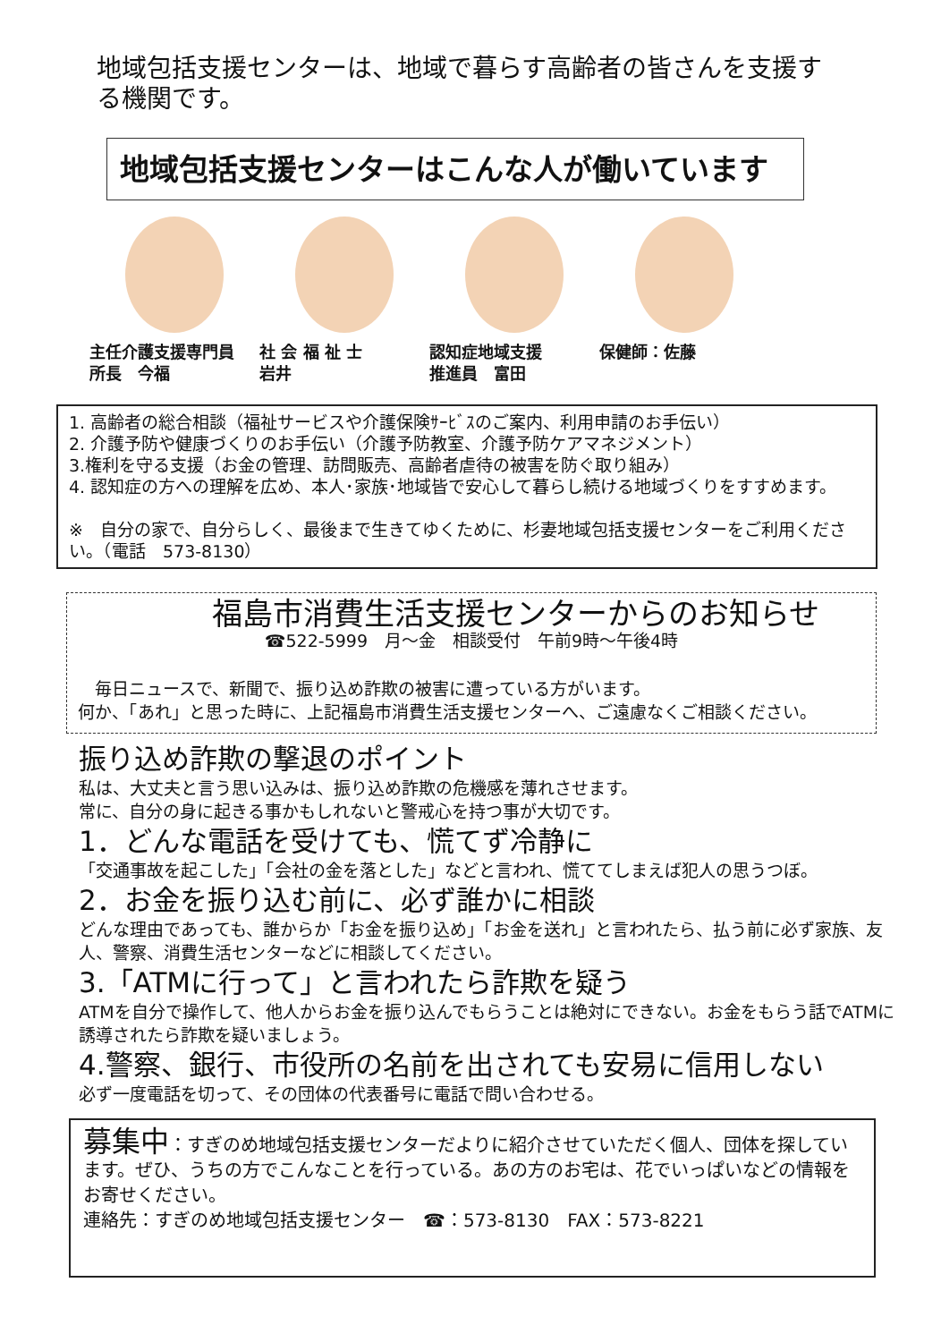地域包括支援センターは、地域で暮らす高齢者の皆さんを支援する機関です。
地域包括支援センターはこんな人が働いています
主任介護支援専門員　所長　今福
社 会 福 祉 士
岩井
認知症地域支援
推進員　富田
保健師：佐藤
1. 高齢者の総合相談（福祉サービスや介護保険ｻｰﾋﾞｽのご案内、利用申請のお手伝い）
2. 介護予防や健康づくりのお手伝い（介護予防教室、介護予防ケアマネジメント）
3.権利を守る支援（お金の管理、訪問販売、高齢者虐待の被害を防ぐ取り組み）
4. 認知症の方への理解を広め、本人･家族･地域皆で安心して暮らし続ける地域づくりをすすめます。
※　自分の家で、自分らしく、最後まで生きてゆくために、杉妻地域包括支援センターをご利用ください。（電話　573-8130）
福島市消費生活支援センターからのお知らせ
☎522-5999　月～金　相談受付　午前9時～午後4時
　毎日ニュースで、新聞で、振り込め詐欺の被害に遭っている方がいます。
何か、「あれ」と思った時に、上記福島市消費生活支援センターへ、ご遠慮なくご相談ください。
振り込め詐欺の撃退のポイント
私は、大丈夫と言う思い込みは、振り込め詐欺の危機感を薄れさせます。
常に、自分の身に起きる事かもしれないと警戒心を持つ事が大切です。
1．どんな電話を受けても、慌てず冷静に
「交通事故を起こした」「会社の金を落とした」などと言われ、慌ててしまえば犯人の思うつぼ。
2．お金を振り込む前に、必ず誰かに相談
どんな理由であっても、誰からか「お金を振り込め」「お金を送れ」と言われたら、払う前に必ず家族、友人、警察、消費生活センターなどに相談してください。
3.「ATMに行って」と言われたら詐欺を疑う
ATMを自分で操作して、他人からお金を振り込んでもらうことは絶対にできない。お金をもらう話でATMに誘導されたら詐欺を疑いましょう。
4.警察、銀行、市役所の名前を出されても安易に信用しない
必ず一度電話を切って、その団体の代表番号に電話で問い合わせる。
募集中：すぎのめ地域包括支援センターだよりに紹介させていただく個人、団体を探しています。ぜひ、うちの方でこんなことを行っている。あの方のお宅は、花でいっぱいなどの情報をお寄せください。
連絡先：すぎのめ地域包括支援センター　☎：573-8130　FAX：573-8221